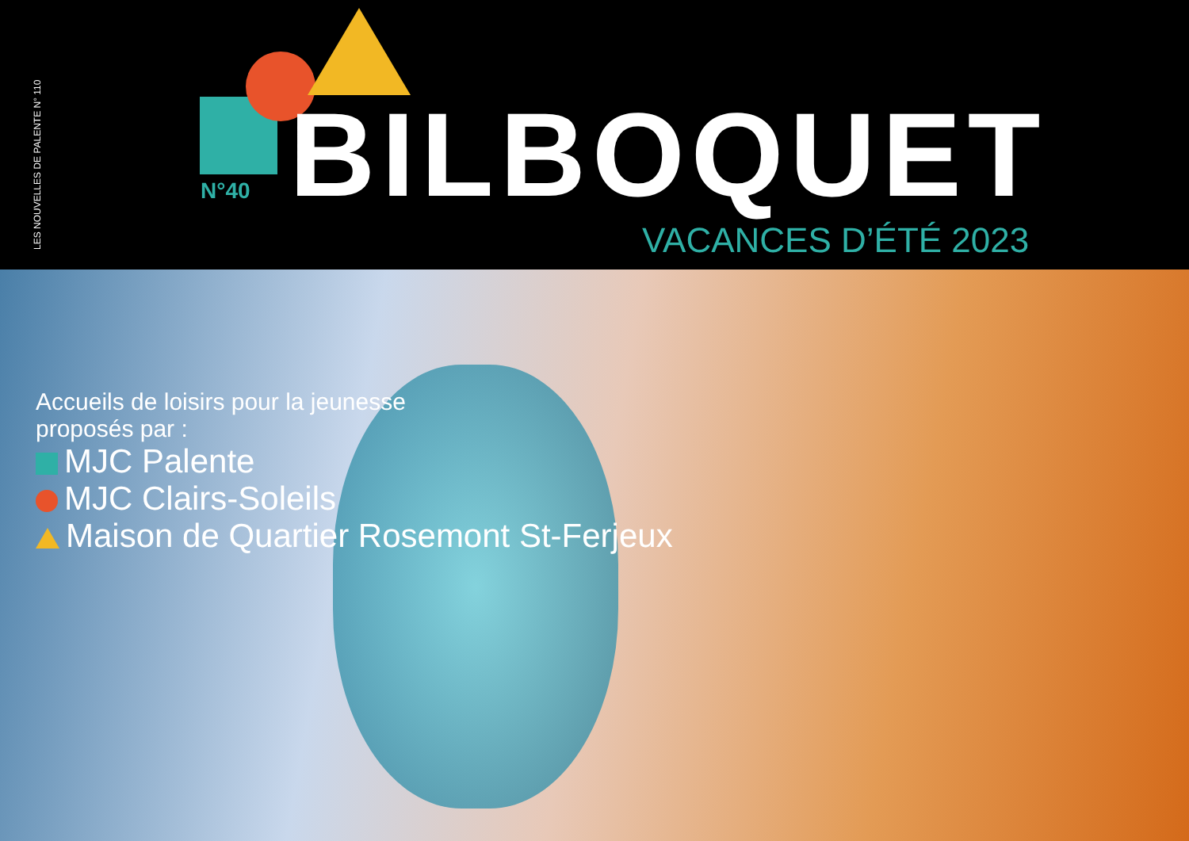LES NOUVELLES DE PALENTE N° 110
BILBOQUET
N°40
VACANCES D’ÉTÉ 2023
Accueils de loisirs pour la jeunesse
proposés par :
MJC Palente
MJC Clairs-Soleils
Maison de Quartier Rosemont St-Ferjeux